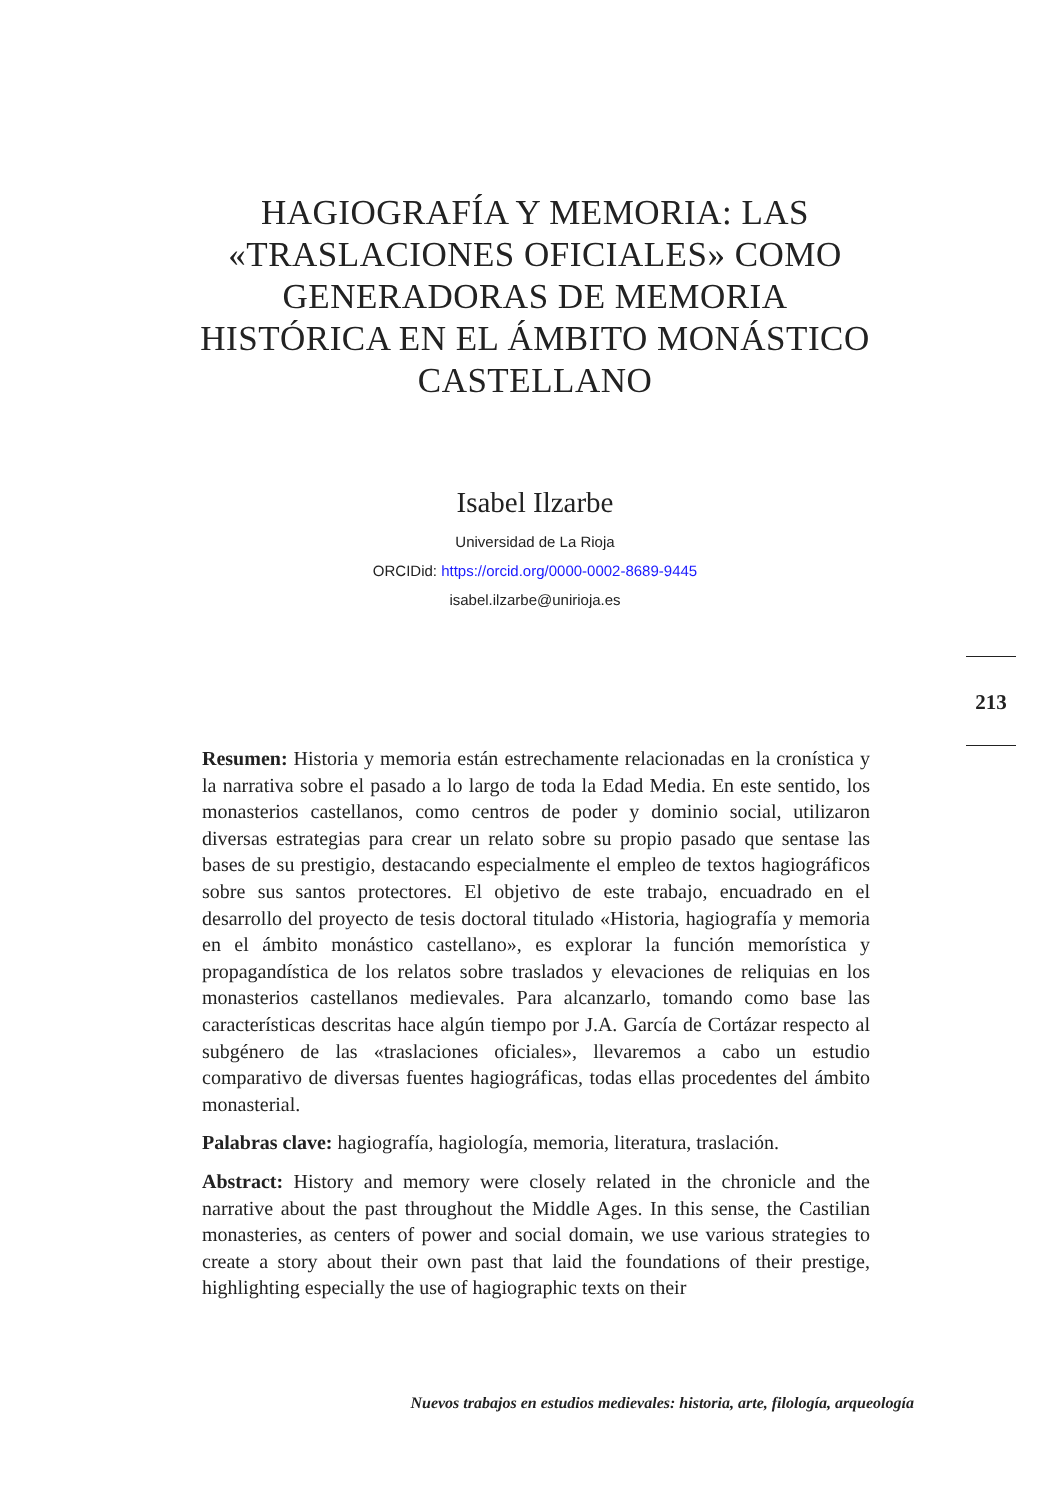HAGIOGRAFÍA Y MEMORIA: LAS «TRASLACIONES OFICIALES» COMO GENERADORAS DE MEMORIA HISTÓRICA EN EL ÁMBITO MONÁSTICO CASTELLANO
Isabel Ilzarbe
Universidad de La Rioja
ORCIDid: https://orcid.org/0000-0002-8689-9445
isabel.ilzarbe@unirioja.es
213
Resumen: Historia y memoria están estrechamente relacionadas en la cronística y la narrativa sobre el pasado a lo largo de toda la Edad Media. En este sentido, los monasterios castellanos, como centros de poder y dominio social, utilizaron diversas estrategias para crear un relato sobre su propio pasado que sentase las bases de su prestigio, destacando especialmente el empleo de textos hagiográficos sobre sus santos protectores. El objetivo de este trabajo, encuadrado en el desarrollo del proyecto de tesis doctoral titulado «Historia, hagiografía y memoria en el ámbito monástico castellano», es explorar la función memorística y propagandística de los relatos sobre traslados y elevaciones de reliquias en los monasterios castellanos medievales. Para alcanzarlo, tomando como base las características descritas hace algún tiempo por J.A. García de Cortázar respecto al subgénero de las «traslaciones oficiales», llevaremos a cabo un estudio comparativo de diversas fuentes hagiográficas, todas ellas procedentes del ámbito monasterial.
Palabras clave: hagiografía, hagiología, memoria, literatura, traslación.
Abstract: History and memory were closely related in the chronicle and the narrative about the past throughout the Middle Ages. In this sense, the Castilian monasteries, as centers of power and social domain, we use various strategies to create a story about their own past that laid the foundations of their prestige, highlighting especially the use of hagiographic texts on their
Nuevos trabajos en estudios medievales: historia, arte, filología, arqueología